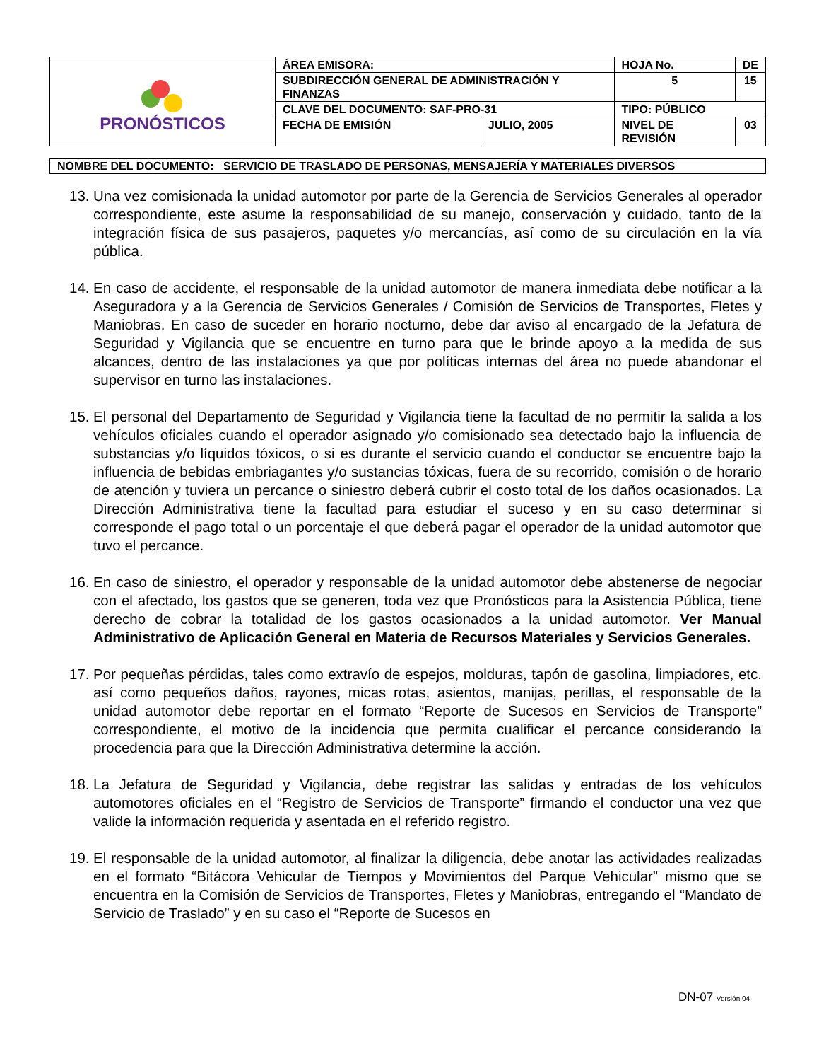| PRONÓSTICOS | ÁREA EMISORA: | | HOJA No. | DE |
| | SUBDIRECCIÓN GENERAL DE ADMINISTRACIÓN Y FINANZAS | | 5 | 15 |
| | CLAVE DEL DOCUMENTO: SAF-PRO-31 | | TIPO: PÚBLICO | |
| | FECHA DE EMISIÓN | JULIO, 2005 | NIVEL DE REVISIÓN | 03 |
NOMBRE DEL DOCUMENTO: SERVICIO DE TRASLADO DE PERSONAS, MENSAJERÍA Y MATERIALES DIVERSOS
13. Una vez comisionada la unidad automotor por parte de la Gerencia de Servicios Generales al operador correspondiente, este asume la responsabilidad de su manejo, conservación y cuidado, tanto de la integración física de sus pasajeros, paquetes y/o mercancías, así como de su circulación en la vía pública.
14. En caso de accidente, el responsable de la unidad automotor de manera inmediata debe notificar a la Aseguradora y a la Gerencia de Servicios Generales / Comisión de Servicios de Transportes, Fletes y Maniobras. En caso de suceder en horario nocturno, debe dar aviso al encargado de la Jefatura de Seguridad y Vigilancia que se encuentre en turno para que le brinde apoyo a la medida de sus alcances, dentro de las instalaciones ya que por políticas internas del área no puede abandonar el supervisor en turno las instalaciones.
15. El personal del Departamento de Seguridad y Vigilancia tiene la facultad de no permitir la salida a los vehículos oficiales cuando el operador asignado y/o comisionado sea detectado bajo la influencia de substancias y/o líquidos tóxicos, o si es durante el servicio cuando el conductor se encuentre bajo la influencia de bebidas embriagantes y/o sustancias tóxicas, fuera de su recorrido, comisión o de horario de atención y tuviera un percance o siniestro deberá cubrir el costo total de los daños ocasionados. La Dirección Administrativa tiene la facultad para estudiar el suceso y en su caso determinar si corresponde el pago total o un porcentaje el que deberá pagar el operador de la unidad automotor que tuvo el percance.
16. En caso de siniestro, el operador y responsable de la unidad automotor debe abstenerse de negociar con el afectado, los gastos que se generen, toda vez que Pronósticos para la Asistencia Pública, tiene derecho de cobrar la totalidad de los gastos ocasionados a la unidad automotor. Ver Manual Administrativo de Aplicación General en Materia de Recursos Materiales y Servicios Generales.
17. Por pequeñas pérdidas, tales como extravío de espejos, molduras, tapón de gasolina, limpiadores, etc. así como pequeños daños, rayones, micas rotas, asientos, manijas, perillas, el responsable de la unidad automotor debe reportar en el formato “Reporte de Sucesos en Servicios de Transporte” correspondiente, el motivo de la incidencia que permita cualificar el percance considerando la procedencia para que la Dirección Administrativa determine la acción.
18. La Jefatura de Seguridad y Vigilancia, debe registrar las salidas y entradas de los vehículos automotores oficiales en el “Registro de Servicios de Transporte” firmando el conductor una vez que valide la información requerida y asentada en el referido registro.
19. El responsable de la unidad automotor, al finalizar la diligencia, debe anotar las actividades realizadas en el formato “Bitácora Vehicular de Tiempos y Movimientos del Parque Vehicular” mismo que se encuentra en la Comisión de Servicios de Transportes, Fletes y Maniobras, entregando el “Mandato de Servicio de Traslado” y en su caso el “Reporte de Sucesos en
DN-07 Versión 04